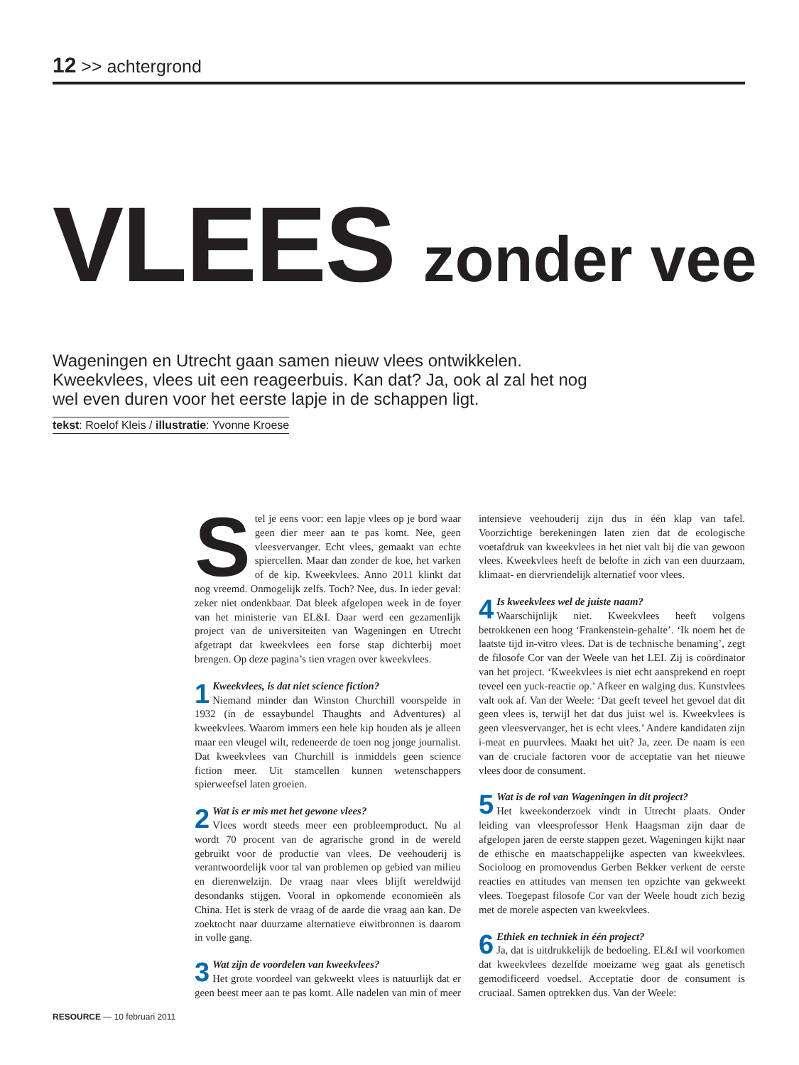12 >> achtergrond
VLEES zonder vee
Wageningen en Utrecht gaan samen nieuw vlees ontwikkelen. Kweekvlees, vlees uit een reageerbuis. Kan dat? Ja, ook al zal het nog wel even duren voor het eerste lapje in de schappen ligt.
tekst: Roelof Kleis / illustratie: Yvonne Kroese
Stel je eens voor: een lapje vlees op je bord waar geen dier meer aan te pas komt. Nee, geen vleesvervanger. Echt vlees, gemaakt van echte spiercellen. Maar dan zonder de koe, het varken of de kip. Kweekvlees. Anno 2011 klinkt dat nog vreemd. Onmogelijk zelfs. Toch? Nee, dus. In ieder geval: zeker niet ondenkbaar. Dat bleek afgelopen week in de foyer van het ministerie van EL&I. Daar werd een gezamenlijk project van de universiteiten van Wageningen en Utrecht afgetrapt dat kweekvlees een forse stap dichterbij moet brengen. Op deze pagina’s tien vragen over kweekvlees.
1 Kweekvlees, is dat niet science fiction?
Niemand minder dan Winston Churchill voorspelde in 1932 (in de essaybundel Thaughts and Adventures) al kweekvlees. Waarom immers een hele kip houden als je alleen maar een vleugel wilt, redeneerde de toen nog jonge journalist. Dat kweekvlees van Churchill is inmiddels geen science fiction meer. Uit stamcellen kunnen wetenschappers spierweefsel laten groeien.
2 Wat is er mis met het gewone vlees?
Vlees wordt steeds meer een probleemproduct. Nu al wordt 70 procent van de agrarische grond in de wereld gebruikt voor de productie van vlees. De veehouderij is verantwoordelijk voor tal van problemen op gebied van milieu en dierenwelzijn. De vraag naar vlees blijft wereldwijd desondanks stijgen. Vooral in opkomende economieën als China. Het is sterk de vraag of de aarde die vraag aan kan. De zoektocht naar duurzame alternatieve eiwitbronnen is daarom in volle gang.
3 Wat zijn de voordelen van kweekvlees?
Het grote voordeel van gekweekt vlees is natuurlijk dat er geen beest meer aan te pas komt. Alle nadelen van min of meer intensieve veehouderij zijn dus in één klap van tafel. Voorzichtige berekeningen laten zien dat de ecologische voetafdruk van kweekvlees in het niet valt bij die van gewoon vlees. Kweekvlees heeft de belofte in zich van een duurzaam, klimaat- en diervriendelijk alternatief voor vlees.
4 Is kweekvlees wel de juiste naam?
Waarschijnlijk niet. Kweekvlees heeft volgens betrokkenen een hoog ‘Frankenstein-gehalte’. ‘Ik noem het de laatste tijd in-vitro vlees. Dat is de technische benaming’, zegt de filosofe Cor van der Weele van het LEI. Zij is coördinator van het project. ‘Kweekvlees is niet echt aansprekend en roept teveel een yuck-reactie op.’ Afkeer en walging dus. Kunstvlees valt ook af. Van der Weele: ‘Dat geeft teveel het gevoel dat dit geen vlees is, terwijl het dat dus juist wel is. Kweekvlees is geen vleesvervanger, het is echt vlees.’ Andere kandidaten zijn i-meat en puurvlees. Maakt het uit? Ja, zeer. De naam is een van de cruciale factoren voor de acceptatie van het nieuwe vlees door de consument.
5 Wat is de rol van Wageningen in dit project?
Het kweekonderzoek vindt in Utrecht plaats. Onder leiding van vleesprofessor Henk Haagsman zijn daar de afgelopen jaren de eerste stappen gezet. Wageningen kijkt naar de ethische en maatschappelijke aspecten van kweekvlees. Socioloog en promovendus Gerben Bekker verkent de eerste reacties en attitudes van mensen ten opzichte van gekweekt vlees. Toegepast filosofe Cor van der Weele houdt zich bezig met de morele aspecten van kweekvlees.
6 Ethiek en techniek in één project?
Ja, dat is uitdrukkelijk de bedoeling. EL&I wil voorkomen dat kweekvlees dezelfde moeizame weg gaat als genetisch gemodificeerd voedsel. Acceptatie door de consument is cruciaal. Samen optrekken dus. Van der Weele:
RESOURCE — 10 februari 2011